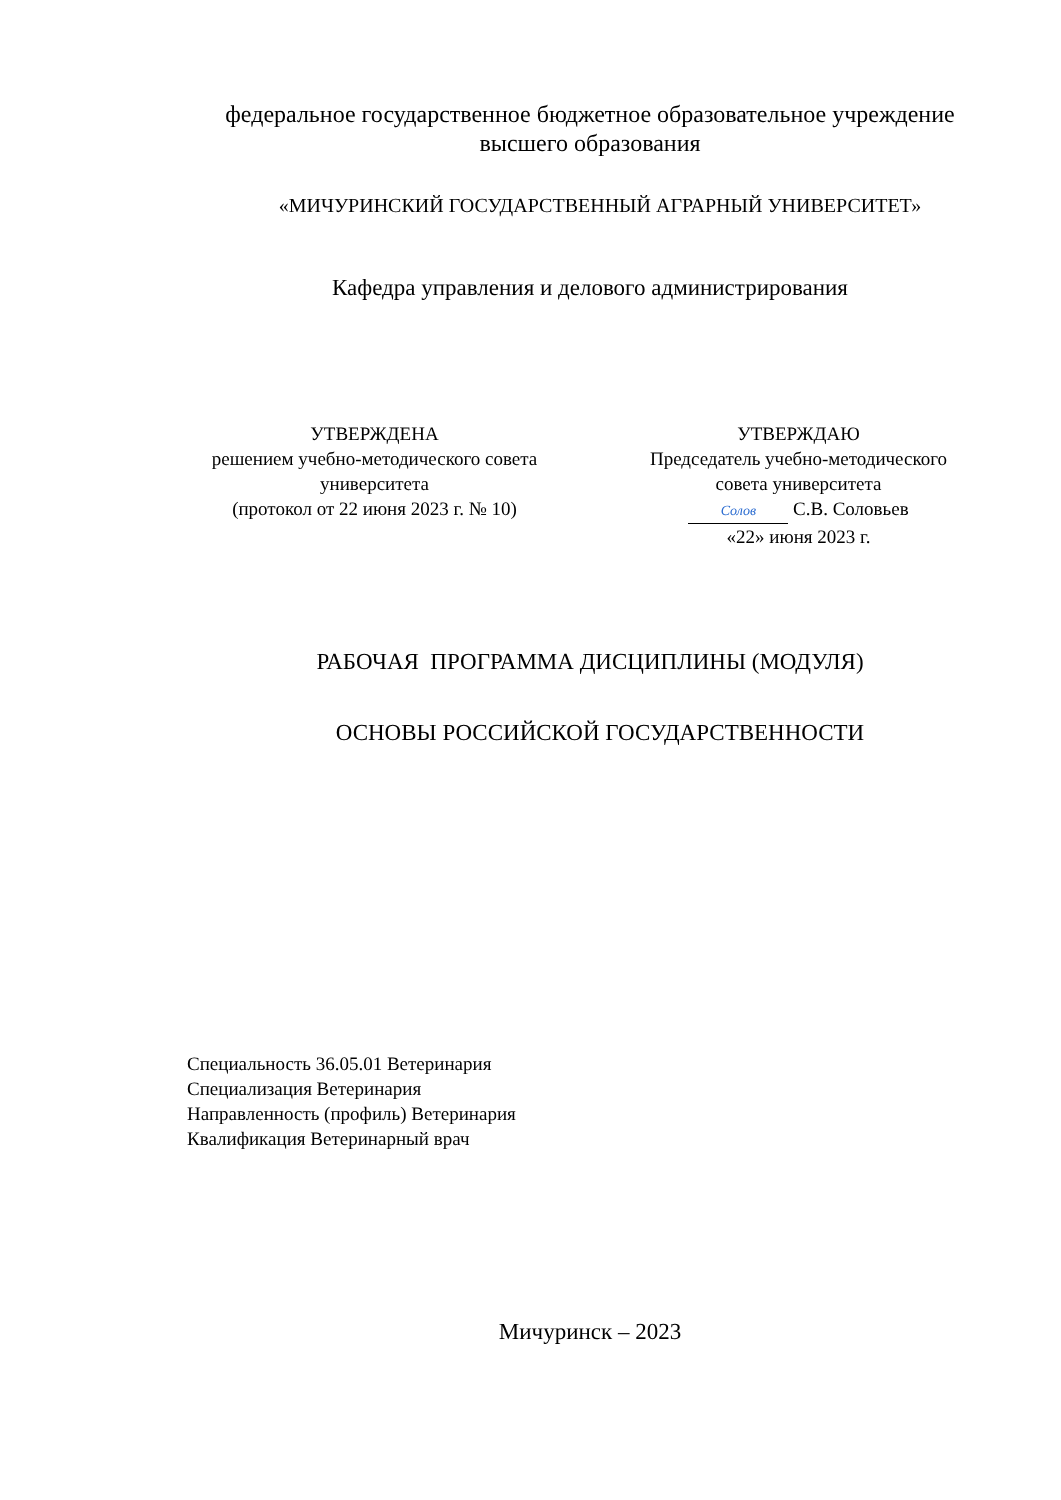федеральное государственное бюджетное образовательное учреждение
высшего образования
«МИЧУРИНСКИЙ ГОСУДАРСТВЕННЫЙ АГРАРНЫЙ УНИВЕРСИТЕТ»
Кафедра управления и делового администрирования
УТВЕРЖДЕНА
решением учебно-методического совета
университета
(протокол от 22 июня 2023 г. № 10)
УТВЕРЖДАЮ
Председатель учебно-методического
совета университета
Солов С.В. Соловьев
«22» июня 2023 г.
РАБОЧАЯ ПРОГРАММА ДИСЦИПЛИНЫ (МОДУЛЯ)
ОСНОВЫ РОССИЙСКОЙ ГОСУДАРСТВЕННОСТИ
Специальность 36.05.01 Ветеринария
Специализация Ветеринария
Направленность (профиль) Ветеринария
Квалификация Ветеринарный врач
Мичуринск – 2023